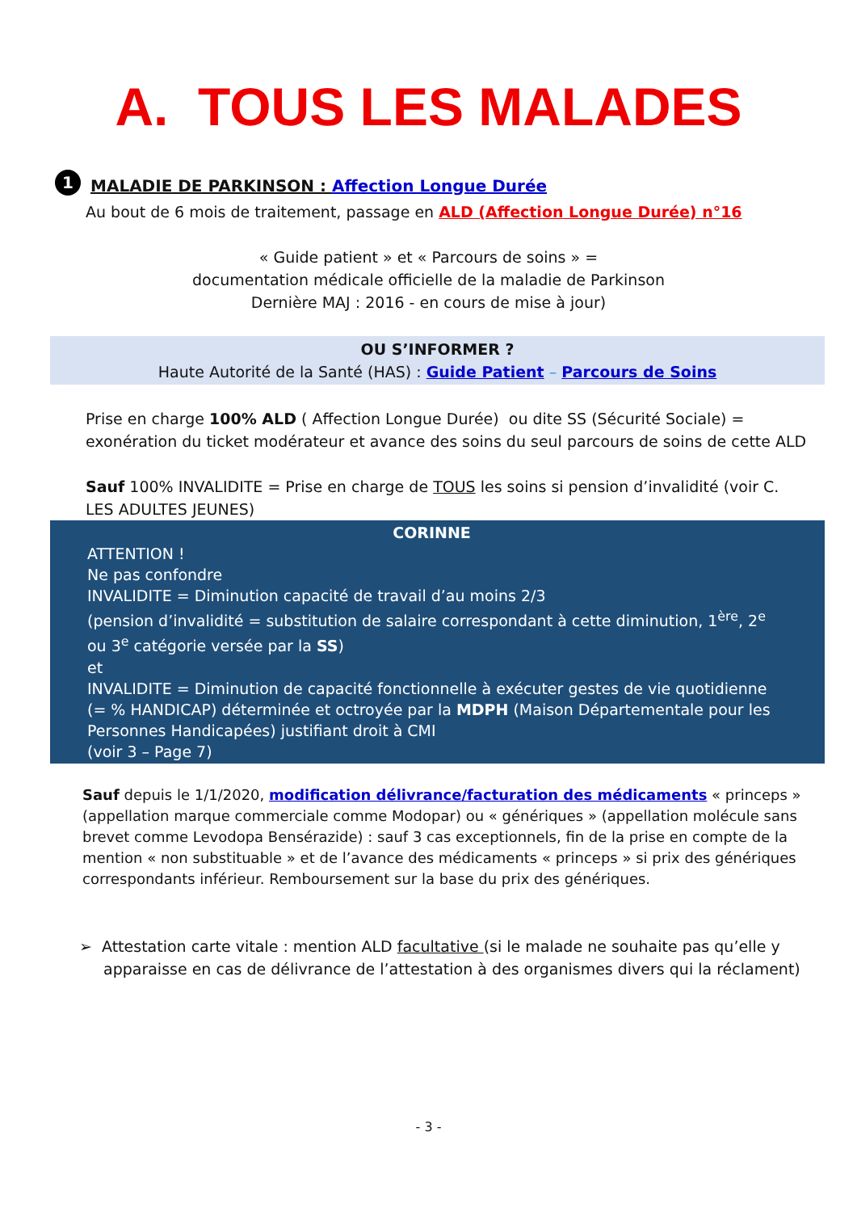A. TOUS LES MALADES
1 MALADIE DE PARKINSON : Affection Longue Durée
Au bout de 6 mois de traitement, passage en ALD (Affection Longue Durée) n°16
« Guide patient » et « Parcours de soins » =
documentation médicale officielle de la maladie de Parkinson
Dernière MAJ : 2016 - en cours de mise à jour)
OU S’INFORMER ?
Haute Autorité de la Santé (HAS) : Guide Patient – Parcours de Soins
Prise en charge 100% ALD ( Affection Longue Durée) ou dite SS (Sécurité Sociale) = exonération du ticket modérateur et avance des soins du seul parcours de soins de cette ALD
Sauf 100% INVALIDITE = Prise en charge de TOUS les soins si pension d’invalidité (voir C. LES ADULTES JEUNES)
CORINNE
ATTENTION !
Ne pas confondre
INVALIDITE = Diminution capacité de travail d’au moins 2/3
(pension d’invalidité = substitution de salaire correspondant à cette diminution, 1<sup>ère</sup>, 2<sup>e</sup> ou 3<sup>e</sup> catégorie versée par la SS)
et
INVALIDITE = Diminution de capacité fonctionnelle à exécuter gestes de vie quotidienne (= % HANDICAP) déterminée et octroyée par la MDPH (Maison Départementale pour les Personnes Handicapées) justifiant droit à CMI
(voir 3 – Page 7)
Sauf depuis le 1/1/2020, modification délivrance/facturation des médicaments « princeps » (appellation marque commerciale comme Modopar) ou « génériques » (appellation molécule sans brevet comme Levodopa Bensérazide) : sauf 3 cas exceptionnels, fin de la prise en compte de la mention « non substituable » et de l’avance des médicaments « princeps » si prix des génériques correspondants inférieur. Remboursement sur la base du prix des génériques.
➢ Attestation carte vitale : mention ALD facultative (si le malade ne souhaite pas qu’elle y apparaisse en cas de délivrance de l’attestation à des organismes divers qui la réclament)
- 3 -